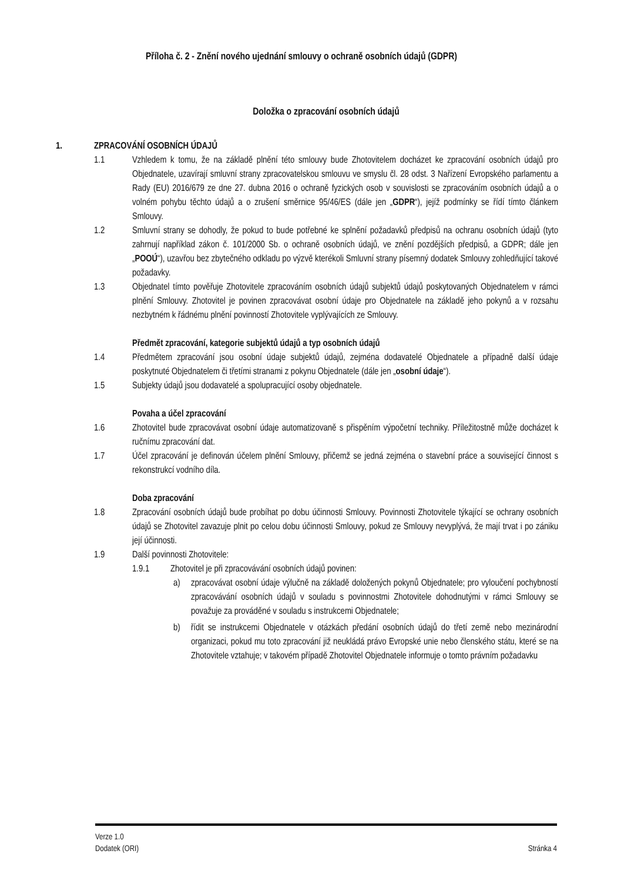Příloha č. 2 - Znění nového ujednání smlouvy o ochraně osobních údajů (GDPR)
Doložka o zpracování osobních údajů
1. ZPRACOVÁNÍ OSOBNÍCH ÚDAJŮ
1.1 Vzhledem k tomu, že na základě plnění této smlouvy bude Zhotovitelem docházet ke zpracování osobních údajů pro Objednatele, uzavírají smluvní strany zpracovatelskou smlouvu ve smyslu čl. 28 odst. 3 Nařízení Evropského parlamentu a Rady (EU) 2016/679 ze dne 27. dubna 2016 o ochraně fyzických osob v souvislosti se zpracováním osobních údajů a o volném pohybu těchto údajů a o zrušení směrnice 95/46/ES (dále jen „GDPR“), jejíž podmínky se řídí tímto článkem Smlouvy.
1.2 Smluvní strany se dohodly, že pokud to bude potřebné ke splnění požadavků předpisů na ochranu osobních údajů (tyto zahrnují například zákon č. 101/2000 Sb. o ochraně osobních údajů, ve znění pozdějších předpisů, a GDPR; dále jen „POOÚ“), uzavřou bez zbytečného odkladu po výzvě kterékoli Smluvní strany písemný dodatek Smlouvy zohledňující takové požadavky.
1.3 Objednatel tímto pověřuje Zhotovitele zpracováním osobních údajů subjektů údajů poskytovaných Objednatelem v rámci plnění Smlouvy. Zhotovitel je povinen zpracovávat osobní údaje pro Objednatele na základě jeho pokynů a v rozsahu nezbytném k řádnému plnění povinností Zhotovitele vyplývajících ze Smlouvy.
Předmět zpracování, kategorie subjektů údajů a typ osobních údajů
1.4 Předmětem zpracování jsou osobní údaje subjektů údajů, zejména dodavatelé Objednatele a případně další údaje poskytnuté Objednatelem či třetími stranami z pokynu Objednatele (dále jen „osobní údaje“).
1.5 Subjekty údajů jsou dodavatelé a spolupracující osoby objednatele.
Povaha a účel zpracování
1.6 Zhotovitel bude zpracovávat osobní údaje automatizovaně s přispěním výpočetní techniky. Příležitostně může docházet k ručnímu zpracování dat.
1.7 Účel zpracování je definován účelem plnění Smlouvy, přičemž se jedná zejména o stavební práce a související činnost s rekonstrukcí vodního díla.
Doba zpracování
1.8 Zpracování osobních údajů bude probíhat po dobu účinnosti Smlouvy. Povinnosti Zhotovitele týkající se ochrany osobních údajů se Zhotovitel zavazuje plnit po celou dobu účinnosti Smlouvy, pokud ze Smlouvy nevyplývá, že mají trvat i po zániku její účinnosti.
1.9 Další povinnosti Zhotovitele:
1.9.1 Zhotovitel je při zpracovávání osobních údajů povinen:
a) zpracovávat osobní údaje výlučně na základě doložených pokynů Objednatele; pro vyloučení pochybností zpracovávání osobních údajů v souladu s povinnostmi Zhotovitele dohodnutými v rámci Smlouvy se považuje za prováděné v souladu s instrukcemi Objednatele;
b) řídit se instrukcemi Objednatele v otázkách předání osobních údajů do třetí země nebo mezinárodní organizaci, pokud mu toto zpracování již neukládá právo Evropské unie nebo členského státu, které se na Zhotovitele vztahuje; v takovém případě Zhotovitel Objednatele informuje o tomto právním požadavku
Verze 1.0
Dodatek (ORI) Stránka 4